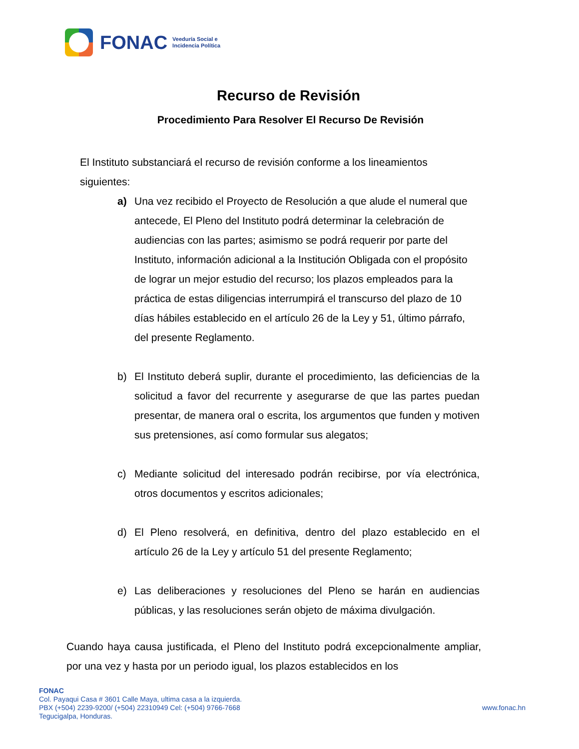FONAC
Veeduría Social e
Incidencia Política
Recurso de Revisión
Procedimiento Para Resolver El Recurso De Revisión
El Instituto substanciará el recurso de revisión conforme a los lineamientos siguientes:
a) Una vez recibido el Proyecto de Resolución a que alude el numeral que antecede, El Pleno del Instituto podrá determinar la celebración de audiencias con las partes; asimismo se podrá requerir por parte del Instituto, información adicional a la Institución Obligada con el propósito de lograr un mejor estudio del recurso; los plazos empleados para la práctica de estas diligencias interrumpirá el transcurso del plazo de 10 días hábiles establecido en el artículo 26 de la Ley y 51, último párrafo, del presente Reglamento.
b) El Instituto deberá suplir, durante el procedimiento, las deficiencias de la solicitud a favor del recurrente y asegurarse de que las partes puedan presentar, de manera oral o escrita, los argumentos que funden y motiven sus pretensiones, así como formular sus alegatos;
c) Mediante solicitud del interesado podrán recibirse, por vía electrónica, otros documentos y escritos adicionales;
d) El Pleno resolverá, en definitiva, dentro del plazo establecido en el artículo 26 de la Ley y artículo 51 del presente Reglamento;
e) Las deliberaciones y resoluciones del Pleno se harán en audiencias públicas, y las resoluciones serán objeto de máxima divulgación.
Cuando haya causa justificada, el Pleno del Instituto podrá excepcionalmente ampliar, por una vez y hasta por un periodo igual, los plazos establecidos en los
FONAC
Col. Payaqui Casa # 3601 Calle Maya, ultima casa a la izquierda.
PBX (+504) 2239-9200/ (+504) 22310949 Cel: (+504) 9766-7668
Tegucigalpa, Honduras.
www.fonac.hn